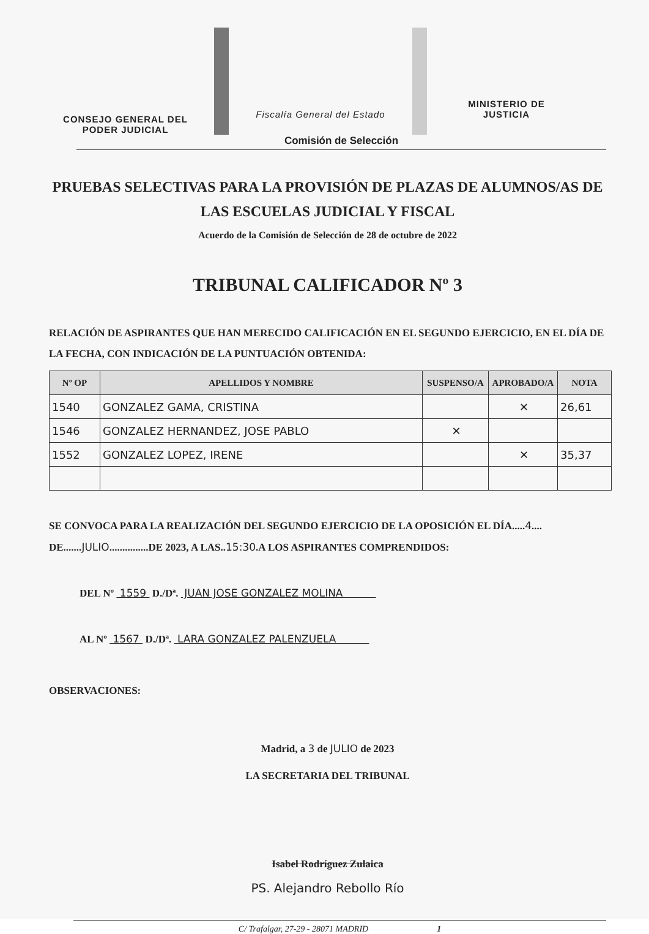CONSEJO GENERAL DEL
PODER JUDICIAL
Fiscalía General del Estado
MINISTERIO DE
JUSTICIA
Comisión de Selección
PRUEBAS SELECTIVAS PARA LA PROVISIÓN DE PLAZAS DE ALUMNOS/AS DE LAS ESCUELAS JUDICIAL Y FISCAL
Acuerdo de la Comisión de Selección de 28 de octubre de 2022
TRIBUNAL CALIFICADOR Nº 3
RELACIÓN DE ASPIRANTES QUE HAN MERECIDO CALIFICACIÓN EN EL SEGUNDO EJERCICIO, EN EL DÍA DE LA FECHA, CON INDICACIÓN DE LA PUNTUACIÓN OBTENIDA:
| Nº OP | APELLIDOS Y NOMBRE | SUSPENSO/A | APROBADO/A | NOTA |
| --- | --- | --- | --- | --- |
| 1540 | GONZALEZ GAMA, CRISTINA | | ✕ | 26,61 |
| 1546 | GONZALEZ HERNANDEZ, JOSE PABLO | ✕ | | |
| 1552 | GONZALEZ LOPEZ, IRENE | | ✕ | 35,37 |
SE CONVOCA PARA LA REALIZACIÓN DEL SEGUNDO EJERCICIO DE LA OPOSICIÓN EL DÍA.....4.... DE.......JULIO...............DE 2023, A LAS..15:30.A LOS ASPIRANTES COMPRENDIDOS:
DEL Nº 1559 D./Dª. JUAN JOSE GONZALEZ MOLINA
AL Nº 1567 D./Dª. LARA GONZALEZ PALENZUELA
OBSERVACIONES:
Madrid, a 3 de JULIO de 2023
LA SECRETARIA DEL TRIBUNAL
Isabel Rodríguez Zulaica
PS. Alejandro Rebollo Río
C/ Trafalgar, 27-29 - 28071 MADRID 1